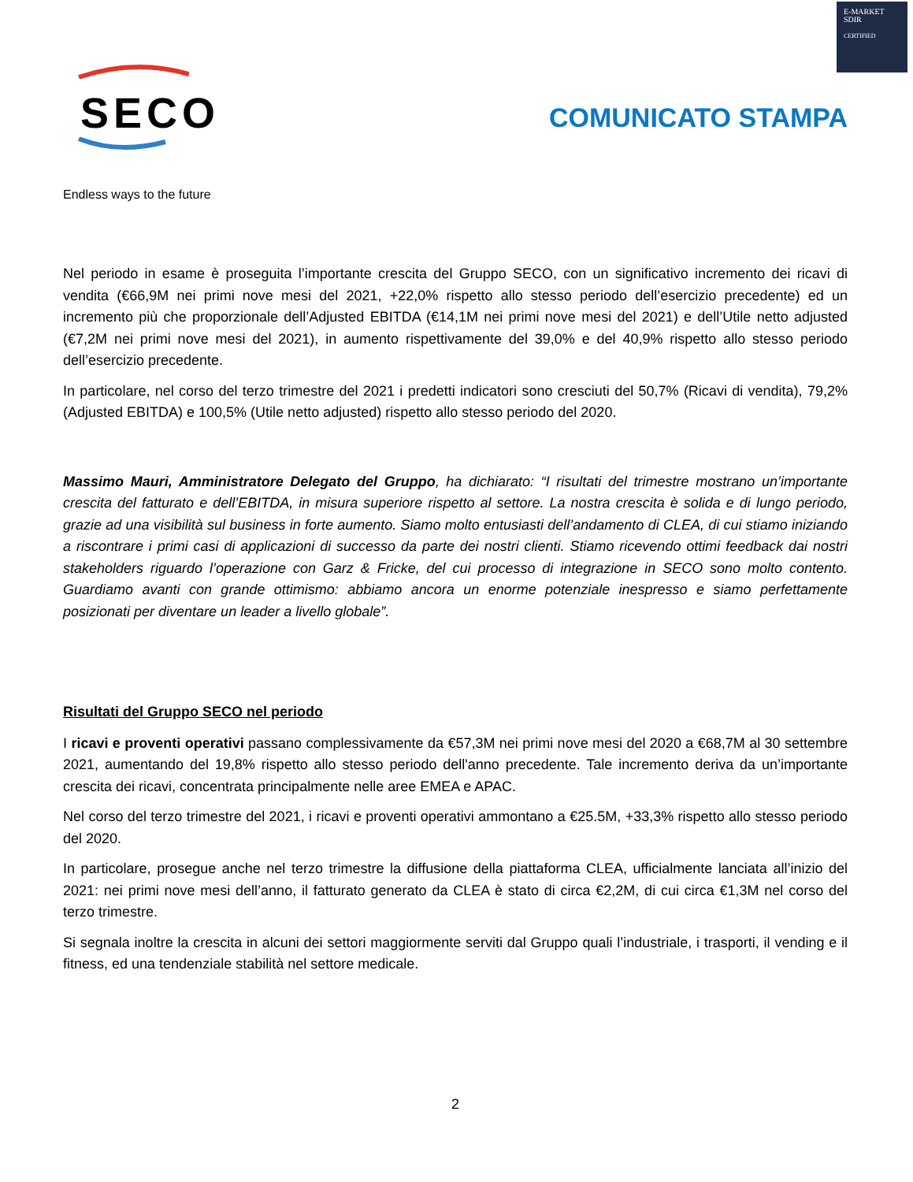E-MARKET
SDIR
CERTIFIED
SECO
Endless ways to the future
COMUNICATO STAMPA
Nel periodo in esame è proseguita l’importante crescita del Gruppo SECO, con un significativo incremento dei ricavi di vendita (€66,9M nei primi nove mesi del 2021, +22,0% rispetto allo stesso periodo dell’esercizio precedente) ed un incremento più che proporzionale dell’Adjusted EBITDA (€14,1M nei primi nove mesi del 2021) e dell’Utile netto adjusted (€7,2M nei primi nove mesi del 2021), in aumento rispettivamente del 39,0% e del 40,9% rispetto allo stesso periodo dell’esercizio precedente.
In particolare, nel corso del terzo trimestre del 2021 i predetti indicatori sono cresciuti del 50,7% (Ricavi di vendita), 79,2% (Adjusted EBITDA) e 100,5% (Utile netto adjusted) rispetto allo stesso periodo del 2020.
Massimo Mauri, Amministratore Delegato del Gruppo, ha dichiarato: “I risultati del trimestre mostrano un’importante crescita del fatturato e dell’EBITDA, in misura superiore rispetto al settore. La nostra crescita è solida e di lungo periodo, grazie ad una visibilità sul business in forte aumento. Siamo molto entusiasti dell’andamento di CLEA, di cui stiamo iniziando a riscontrare i primi casi di applicazioni di successo da parte dei nostri clienti. Stiamo ricevendo ottimi feedback dai nostri stakeholders riguardo l’operazione con Garz & Fricke, del cui processo di integrazione in SECO sono molto contento. Guardiamo avanti con grande ottimismo: abbiamo ancora un enorme potenziale inespresso e siamo perfettamente posizionati per diventare un leader a livello globale”.
Risultati del Gruppo SECO nel periodo
I ricavi e proventi operativi passano complessivamente da €57,3M nei primi nove mesi del 2020 a €68,7M al 30 settembre 2021, aumentando del 19,8% rispetto allo stesso periodo dell'anno precedente. Tale incremento deriva da un’importante crescita dei ricavi, concentrata principalmente nelle aree EMEA e APAC.
Nel corso del terzo trimestre del 2021, i ricavi e proventi operativi ammontano a €25.5M, +33,3% rispetto allo stesso periodo del 2020.
In particolare, prosegue anche nel terzo trimestre la diffusione della piattaforma CLEA, ufficialmente lanciata all’inizio del 2021: nei primi nove mesi dell’anno, il fatturato generato da CLEA è stato di circa €2,2M, di cui circa €1,3M nel corso del terzo trimestre.
Si segnala inoltre la crescita in alcuni dei settori maggiormente serviti dal Gruppo quali l’industriale, i trasporti, il vending e il fitness, ed una tendenziale stabilità nel settore medicale.
2